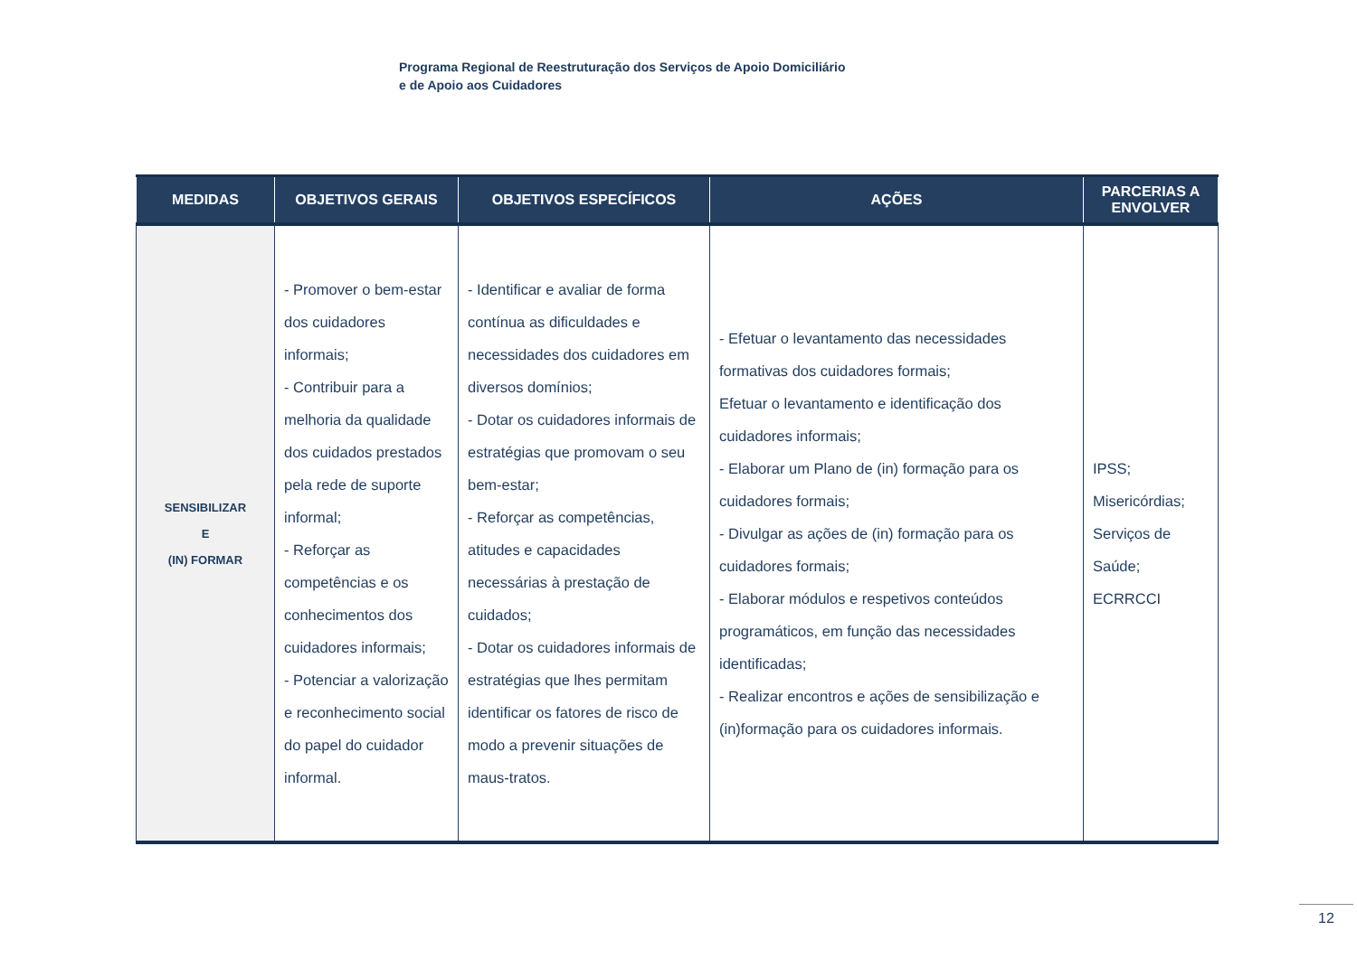Programa Regional de Reestruturação dos Serviços de Apoio Domiciliário
e de Apoio aos Cuidadores
| MEDIDAS | OBJETIVOS GERAIS | OBJETIVOS ESPECÍFICOS | AÇÕES | PARCERIAS A ENVOLVER |
| --- | --- | --- | --- | --- |
| SENSIBILIZAR E (IN) FORMAR | - Promover o bem-estar dos cuidadores informais; - Contribuir para a melhoria da qualidade dos cuidados prestados pela rede de suporte informal; - Reforçar as competências e os conhecimentos dos cuidadores informais; - Potenciar a valorização e reconhecimento social do papel do cuidador informal. | - Identificar e avaliar de forma contínua as dificuldades e necessidades dos cuidadores em diversos domínios; - Dotar os cuidadores informais de estratégias que promovam o seu bem-estar; - Reforçar as competências, atitudes e capacidades necessárias à prestação de cuidados; - Dotar os cuidadores informais de estratégias que lhes permitam identificar os fatores de risco de modo a prevenir situações de maus-tratos. | - Efetuar o levantamento das necessidades formativas dos cuidadores formais; Efetuar o levantamento e identificação dos cuidadores informais; - Elaborar um Plano de (in) formação para os cuidadores formais; - Divulgar as ações de (in) formação para os cuidadores formais; - Elaborar módulos e respetivos conteúdos programáticos, em função das necessidades identificadas; - Realizar encontros e ações de sensibilização e (in)formação para os cuidadores informais. | IPSS; Misericórdias; Serviços de Saúde; ECRRCCI |
12